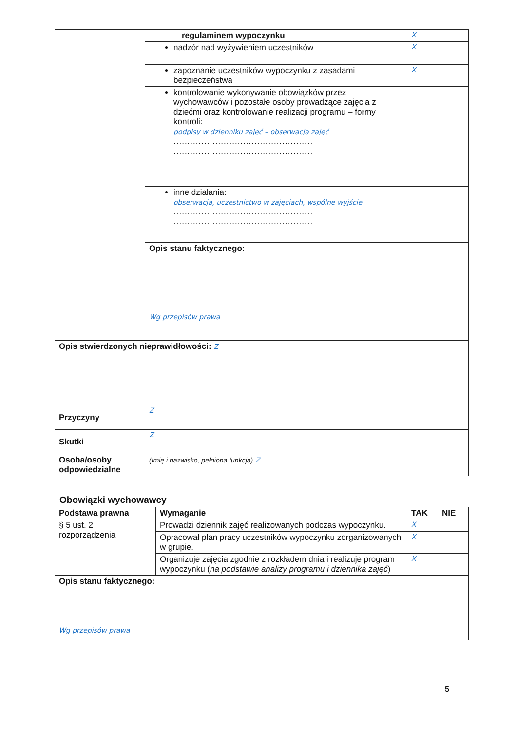| | regulaminem wypoczynku | X | |
| | nadzór nad wyżywieniem uczestników | X | |
| | zapoznanie uczestników wypoczynku z zasadami bezpieczeństwa | X | |
| | kontrolowanie wykonywanie obowiązków przez wychowawców i pozostałe osoby prowadzące zajęcia z dziećmi oraz kontrolowanie realizacji programu – formy kontroli: podpisy w dzienniku zajęć – obserwacja zajęć .................................................. .................................................. | | |
| | inne działania: obserwacja, uczestnictwo w zajęciach, wspólne wyjście .................................................. .................................................. | | |
| | Opis stanu faktycznego: Wg przepisów prawa | | |
| Opis stwierdzonych nieprawidłowości: Z | | | |
| Przyczyny | Z | | |
| Skutki | Z | | |
| Osoba/osoby odpowiedzialne | (Imię i nazwisko, pełniona funkcja) Z | | |
Obowiązki wychowawcy
| Podstawa prawna | Wymaganie | TAK | NIE |
| --- | --- | --- | --- |
| § 5 ust. 2 rozporządzenia | Prowadzi dziennik zajęć realizowanych podczas wypoczynku. | X | |
| | Opracował plan pracy uczestników wypoczynku zorganizowanych w grupie. | X | |
| | Organizuje zajęcia zgodnie z rozkładem dnia i realizuje program wypoczynku ( na podstawie analizy programu i dziennika zajęć ) | X | |
| Opis stanu faktycznego: Wg przepisów prawa | | | |
5